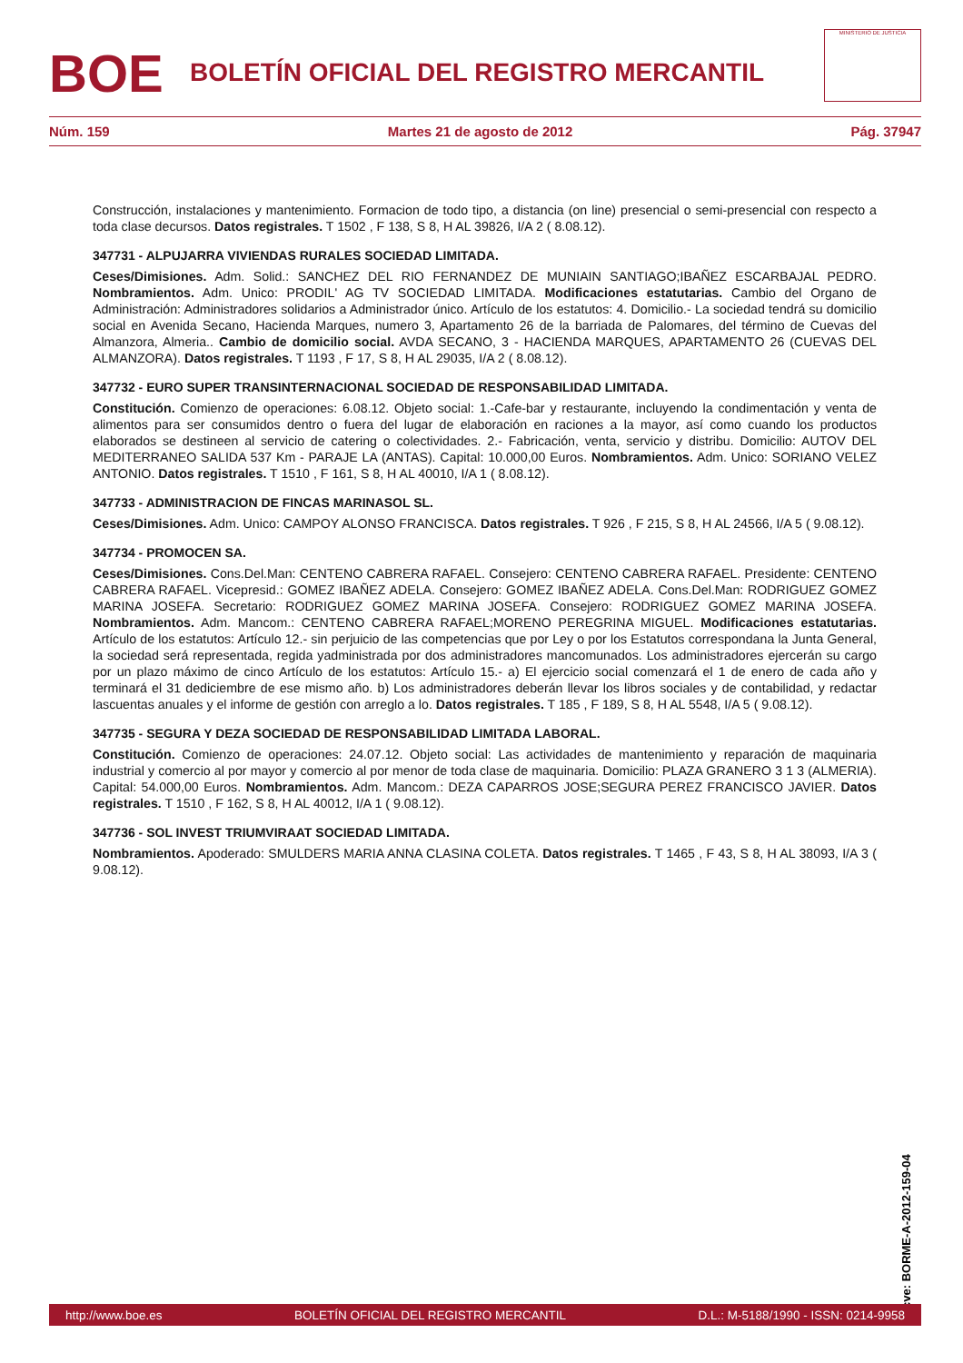BOE
BOLETÍN OFICIAL DEL REGISTRO MERCANTIL
MINISTERIO DE JUSTICIA
Núm. 159 Martes 21 de agosto de 2012 Pág. 37947
Construcción, instalaciones y mantenimiento. Formacion de todo tipo, a distancia (on line) presencial o semi-presencial con respecto a toda clase decursos. Datos registrales. T 1502 , F 138, S 8, H AL 39826, I/A 2 ( 8.08.12).
347731 - ALPUJARRA VIVIENDAS RURALES SOCIEDAD LIMITADA.
Ceses/Dimisiones. Adm. Solid.: SANCHEZ DEL RIO FERNANDEZ DE MUNIAIN SANTIAGO;IBAÑEZ ESCARBAJAL PEDRO. Nombramientos. Adm. Unico: PRODIL' AG TV SOCIEDAD LIMITADA. Modificaciones estatutarias. Cambio del Organo de Administración: Administradores solidarios a Administrador único. Artículo de los estatutos: 4. Domicilio.- La sociedad tendrá su domicilio social en Avenida Secano, Hacienda Marques, numero 3, Apartamento 26 de la barriada de Palomares, del término de Cuevas del Almanzora, Almeria.. Cambio de domicilio social. AVDA SECANO, 3 - HACIENDA MARQUES, APARTAMENTO 26 (CUEVAS DEL ALMANZORA). Datos registrales. T 1193 , F 17, S 8, H AL 29035, I/A 2 ( 8.08.12).
347732 - EURO SUPER TRANSINTERNACIONAL SOCIEDAD DE RESPONSABILIDAD LIMITADA.
Constitución. Comienzo de operaciones: 6.08.12. Objeto social: 1.-Cafe-bar y restaurante, incluyendo la condimentación y venta de alimentos para ser consumidos dentro o fuera del lugar de elaboración en raciones a la mayor, así como cuando los productos elaborados se destineen al servicio de catering o colectividades. 2.- Fabricación, venta, servicio y distribu. Domicilio: AUTOV DEL MEDITERRANEO SALIDA 537 Km - PARAJE LA (ANTAS). Capital: 10.000,00 Euros. Nombramientos. Adm. Unico: SORIANO VELEZ ANTONIO. Datos registrales. T 1510 , F 161, S 8, H AL 40010, I/A 1 ( 8.08.12).
347733 - ADMINISTRACION DE FINCAS MARINASOL SL.
Ceses/Dimisiones. Adm. Unico: CAMPOY ALONSO FRANCISCA. Datos registrales. T 926 , F 215, S 8, H AL 24566, I/A 5 ( 9.08.12).
347734 - PROMOCEN SA.
Ceses/Dimisiones. Cons.Del.Man: CENTENO CABRERA RAFAEL. Consejero: CENTENO CABRERA RAFAEL. Presidente: CENTENO CABRERA RAFAEL. Vicepresid.: GOMEZ IBAÑEZ ADELA. Consejero: GOMEZ IBAÑEZ ADELA. Cons.Del.Man: RODRIGUEZ GOMEZ MARINA JOSEFA. Secretario: RODRIGUEZ GOMEZ MARINA JOSEFA. Consejero: RODRIGUEZ GOMEZ MARINA JOSEFA. Nombramientos. Adm. Mancom.: CENTENO CABRERA RAFAEL;MORENO PEREGRINA MIGUEL. Modificaciones estatutarias. Artículo de los estatutos: Artículo 12.- sin perjuicio de las competencias que por Ley o por los Estatutos correspondana la Junta General, la sociedad será representada, regida yadministrada por dos administradores mancomunados. Los administradores ejercerán su cargo por un plazo máximo de cinco Artículo de los estatutos: Artículo 15.- a) El ejercicio social comenzará el 1 de enero de cada año y terminará el 31 dediciembre de ese mismo año. b) Los administradores deberán llevar los libros sociales y de contabilidad, y redactar lascuentas anuales y el informe de gestión con arreglo a lo. Datos registrales. T 185 , F 189, S 8, H AL 5548, I/A 5 ( 9.08.12).
347735 - SEGURA Y DEZA SOCIEDAD DE RESPONSABILIDAD LIMITADA LABORAL.
Constitución. Comienzo de operaciones: 24.07.12. Objeto social: Las actividades de mantenimiento y reparación de maquinaria industrial y comercio al por mayor y comercio al por menor de toda clase de maquinaria. Domicilio: PLAZA GRANERO 3 1 3 (ALMERIA). Capital: 54.000,00 Euros. Nombramientos. Adm. Mancom.: DEZA CAPARROS JOSE;SEGURA PEREZ FRANCISCO JAVIER. Datos registrales. T 1510 , F 162, S 8, H AL 40012, I/A 1 ( 9.08.12).
347736 - SOL INVEST TRIUMVIRAAT SOCIEDAD LIMITADA.
Nombramientos. Apoderado: SMULDERS MARIA ANNA CLASINA COLETA. Datos registrales. T 1465 , F 43, S 8, H AL 38093, I/A 3 ( 9.08.12).
cve: BORME-A-2012-159-04
http://www.boe.es BOLETÍN OFICIAL DEL REGISTRO MERCANTIL D.L.: M-5188/1990 - ISSN: 0214-9958